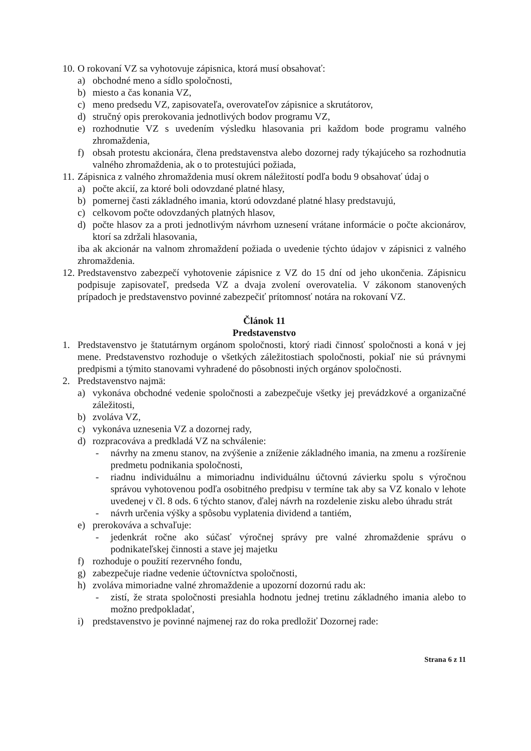10. O rokovaní VZ sa vyhotovuje zápisnica, ktorá musí obsahovať:
a) obchodné meno a sídlo spoločnosti,
b) miesto a čas konania VZ,
c) meno predsedu VZ, zapisovateľa, overovateľov zápisnice a skrutátorov,
d) stručný opis prerokovania jednotlivých bodov programu VZ,
e) rozhodnutie VZ s uvedením výsledku hlasovania pri každom bode programu valného zhromaždenia,
f) obsah protestu akcionára, člena predstavenstva alebo dozornej rady týkajúceho sa rozhodnutia valného zhromaždenia, ak o to protestujúci požiada,
11. Zápisnica z valného zhromaždenia musí okrem náležitostí podľa bodu 9 obsahovať údaj o
a) počte akcií, za ktoré boli odovzdané platné hlasy,
b) pomernej časti základného imania, ktorú odovzdané platné hlasy predstavujú,
c) celkovom počte odovzdaných platných hlasov,
d) počte hlasov za a proti jednotlivým návrhom uznesení vrátane informácie o počte akcionárov, ktorí sa zdržali hlasovania,
iba ak akcionár na valnom zhromaždení požiada o uvedenie týchto údajov v zápisnici z valného zhromaždenia.
12. Predstavenstvo zabezpečí vyhotovenie zápisnice z VZ do 15 dní od jeho ukončenia. Zápisnicu podpisuje zapisovateľ, predseda VZ a dvaja zvolení overovatelia. V zákonom stanovených prípadoch je predstavenstvo povinné zabezpečiť prítomnosť notára na rokovaní VZ.
Článok 11
Predstavenstvo
1. Predstavenstvo je štatutárnym orgánom spoločnosti, ktorý riadi činnosť spoločnosti a koná v jej mene. Predstavenstvo rozhoduje o všetkých záležitostiach spoločnosti, pokiaľ nie sú právnymi predpismi a týmito stanovami vyhradené do pôsobnosti iných orgánov spoločnosti.
2. Predstavenstvo najmä:
a) vykonáva obchodné vedenie spoločnosti a zabezpečuje všetky jej prevádzkové a organizačné záležitosti,
b) zvoláva VZ,
c) vykonáva uznesenia VZ a dozornej rady,
d) rozpracováva a predkladá VZ na schválenie:
- návrhy na zmenu stanov, na zvýšenie a zníženie základného imania, na zmenu a rozšírenie predmetu podnikania spoločnosti,
- riadnu individuálnu a mimoriadnu individuálnu účtovnú závierku spolu s výročnou správou vyhotovenou podľa osobitného predpisu v termíne tak aby sa VZ konalo v lehote uvedenej v čl. 8 ods. 6 týchto stanov, ďalej návrh na rozdelenie zisku alebo úhradu strát
- návrh určenia výšky a spôsobu vyplatenia dividend a tantiém,
e) prerokováva a schvaľuje:
- jedenkrát ročne ako súčasť výročnej správy pre valné zhromaždenie správu o podnikateľskej činnosti a stave jej majetku
f) rozhoduje o použití rezervného fondu,
g) zabezpečuje riadne vedenie účtovníctva spoločnosti,
h) zvoláva mimoriadne valné zhromaždenie a upozorní dozornú radu ak:
- zistí, že strata spoločnosti presiahla hodnotu jednej tretinu základného imania alebo to možno predpokladať,
i) predstavenstvo je povinné najmenej raz do roka predložiť Dozornej rade:
Strana 6 z 11